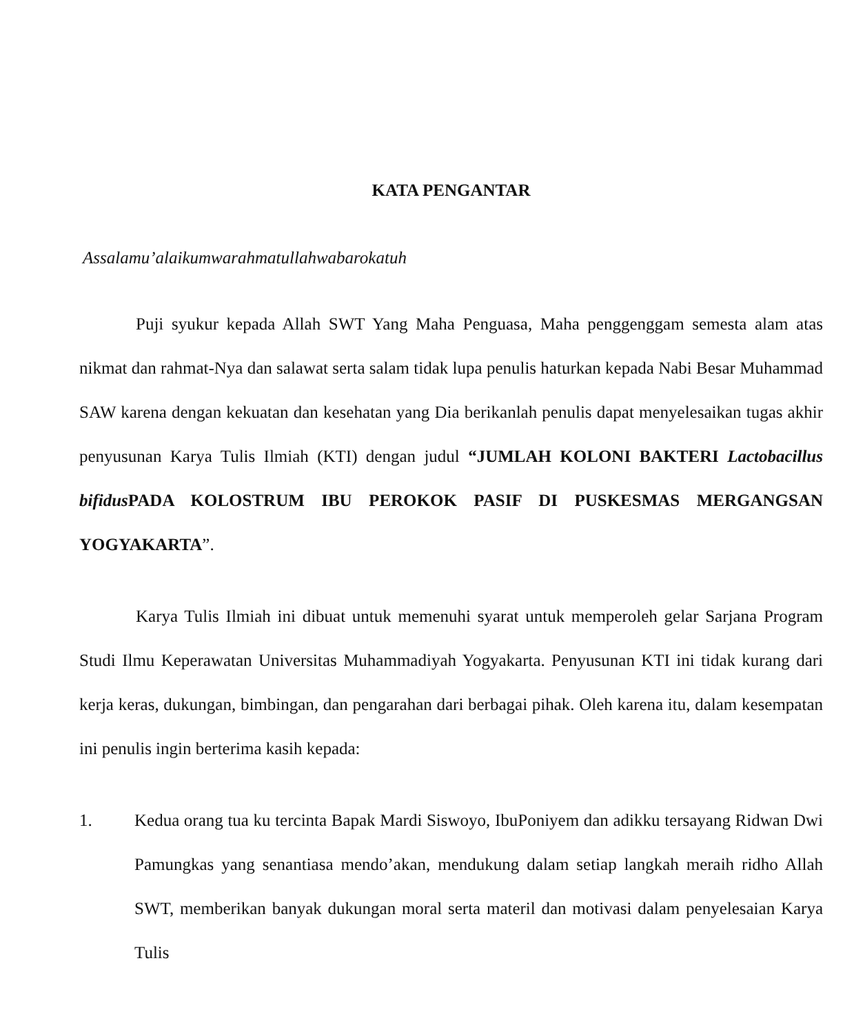KATA PENGANTAR
Assalamu’alaikumwarahmatullahwabarokatuh
Puji syukur kepada Allah SWT Yang Maha Penguasa, Maha penggenggam semesta alam atas nikmat dan rahmat-Nya dan salawat serta salam tidak lupa penulis haturkan kepada Nabi Besar Muhammad SAW karena dengan kekuatan dan kesehatan yang Dia berikanlah penulis dapat menyelesaikan tugas akhir penyusunan Karya Tulis Ilmiah (KTI) dengan judul “JUMLAH KOLONI BAKTERI Lactobacillus bifidus PADA KOLOSTRUM IBU PEROKOK PASIF DI PUSKESMAS MERGANGSAN YOGYAKARTA”.
Karya Tulis Ilmiah ini dibuat untuk memenuhi syarat untuk memperoleh gelar Sarjana Program Studi Ilmu Keperawatan Universitas Muhammadiyah Yogyakarta. Penyusunan KTI ini tidak kurang dari kerja keras, dukungan, bimbingan, dan pengarahan dari berbagai pihak. Oleh karena itu, dalam kesempatan ini penulis ingin berterima kasih kepada:
1. Kedua orang tua ku tercinta Bapak Mardi Siswoyo, IbuPoniyem dan adikku tersayang Ridwan Dwi Pamungkas yang senantiasa mendo’akan, mendukung dalam setiap langkah meraih ridho Allah SWT, memberikan banyak dukungan moral serta materil dan motivasi dalam penyelesaian Karya Tulis